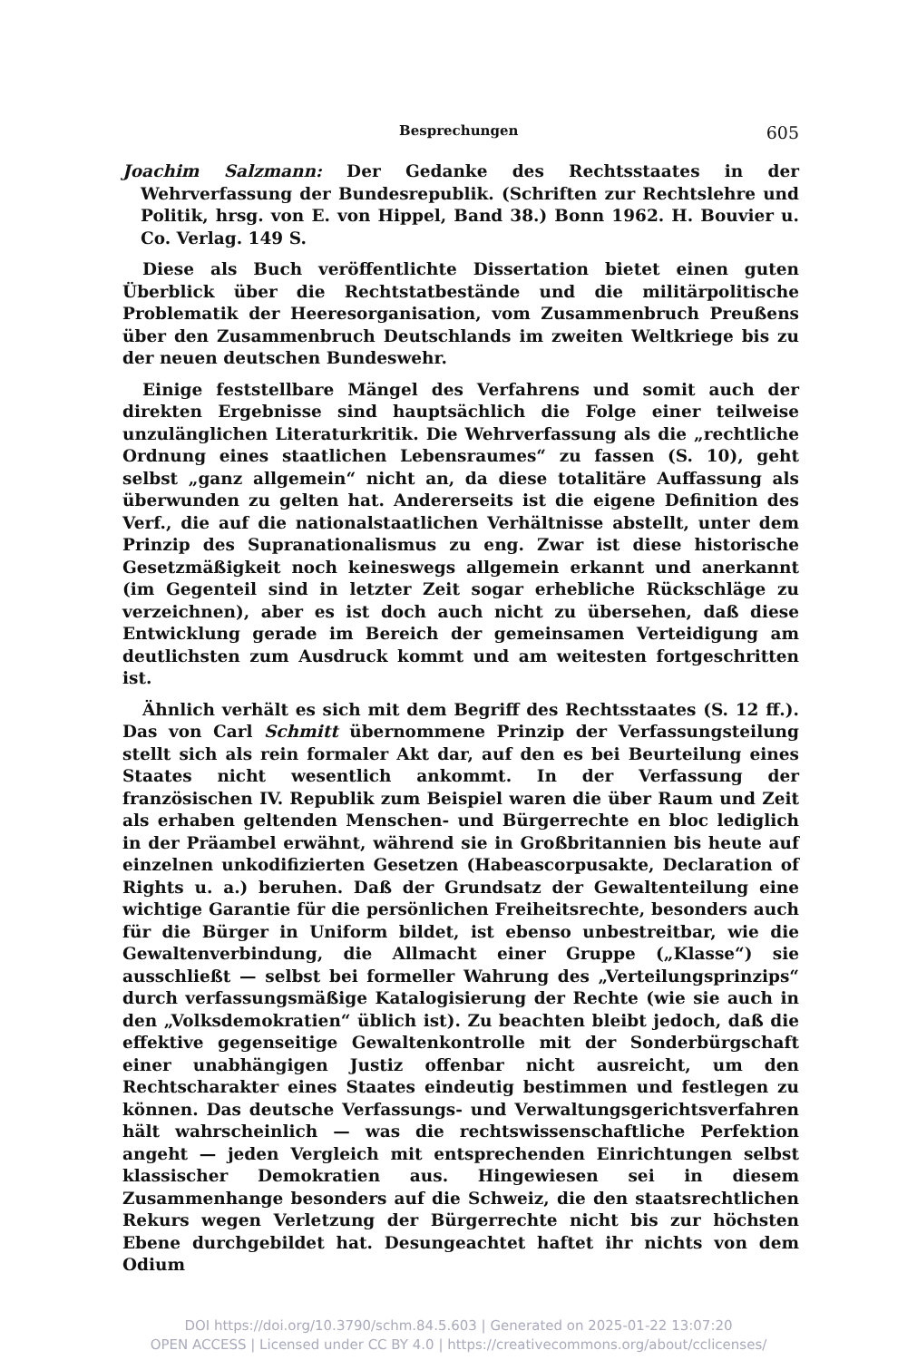Besprechungen 605
Joachim Salzmann: Der Gedanke des Rechtsstaates in der Wehrverfassung der Bundesrepublik. (Schriften zur Rechtslehre und Politik, hrsg. von E. von Hippel, Band 38.) Bonn 1962. H. Bouvier u. Co. Verlag. 149 S.
Diese als Buch veröffentlichte Dissertation bietet einen guten Überblick über die Rechtstatbestände und die militärpolitische Problematik der Heeresorganisation, vom Zusammenbruch Preußens über den Zusammenbruch Deutschlands im zweiten Weltkriege bis zu der neuen deutschen Bundeswehr.
Einige feststellbare Mängel des Verfahrens und somit auch der direkten Ergebnisse sind hauptsächlich die Folge einer teilweise unzulänglichen Literaturkritik. Die Wehrverfassung als die „rechtliche Ordnung eines staatlichen Lebensraumes“ zu fassen (S. 10), geht selbst „ganz allgemein“ nicht an, da diese totalitäre Auffassung als überwunden zu gelten hat. Andererseits ist die eigene Definition des Verf., die auf die nationalstaatlichen Verhältnisse abstellt, unter dem Prinzip des Supranationalismus zu eng. Zwar ist diese historische Gesetzmäßigkeit noch keineswegs allgemein erkannt und anerkannt (im Gegenteil sind in letzter Zeit sogar erhebliche Rückschläge zu verzeichnen), aber es ist doch auch nicht zu übersehen, daß diese Entwicklung gerade im Bereich der gemeinsamen Verteidigung am deutlichsten zum Ausdruck kommt und am weitesten fortgeschritten ist.
Ähnlich verhält es sich mit dem Begriff des Rechtsstaates (S. 12 ff.). Das von Carl Schmitt übernommene Prinzip der Verfassungsteilung stellt sich als rein formaler Akt dar, auf den es bei Beurteilung eines Staates nicht wesentlich ankommt. In der Verfassung der französischen IV. Republik zum Beispiel waren die über Raum und Zeit als erhaben geltenden Menschen- und Bürgerrechte en bloc lediglich in der Präambel erwähnt, während sie in Großbritannien bis heute auf einzelnen unkodifizierten Gesetzen (Habeascorpusakte, Declaration of Rights u. a.) beruhen. Daß der Grundsatz der Gewaltenteilung eine wichtige Garantie für die persönlichen Freiheitsrechte, besonders auch für die Bürger in Uniform bildet, ist ebenso unbestreitbar, wie die Gewaltenverbindung, die Allmacht einer Gruppe („Klasse“) sie ausschließt — selbst bei formeller Wahrung des „Verteilungsprinzips“ durch verfassungsmäßige Katalogisierung der Rechte (wie sie auch in den „Volksdemokratien“ üblich ist). Zu beachten bleibt jedoch, daß die effektive gegenseitige Gewaltenkontrolle mit der Sonderbürgschaft einer unabhängigen Justiz offenbar nicht ausreicht, um den Rechtscharakter eines Staates eindeutig bestimmen und festlegen zu können. Das deutsche Verfassungs- und Verwaltungsgerichtsverfahren hält wahrscheinlich — was die rechtswissenschaftliche Perfektion angeht — jeden Vergleich mit entsprechenden Einrichtungen selbst klassischer Demokratien aus. Hingewiesen sei in diesem Zusammenhange besonders auf die Schweiz, die den staatsrechtlichen Rekurs wegen Verletzung der Bürgerrechte nicht bis zur höchsten Ebene durchgebildet hat. Desungeachtet haftet ihr nichts von dem Odium
DOI https://doi.org/10.3790/schm.84.5.603 | Generated on 2025-01-22 13:07:20
OPEN ACCESS | Licensed under CC BY 4.0 | https://creativecommons.org/about/cclicenses/